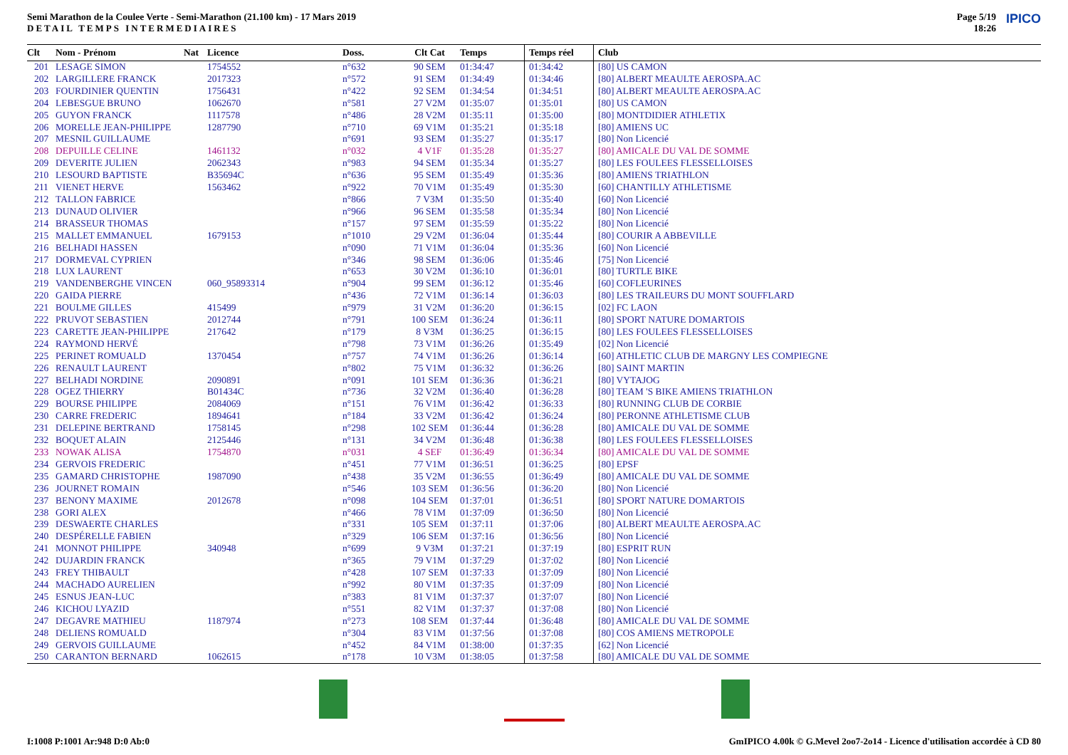Semi Marathon de la Coulee Verte - Semi-Marathon (21.100 km) - 17 Mars 2019
DETAIL TEMPS INTERMEDIAIRES
Page 5/19
18:26
IPICO
| Clt | Nom - Prénom | Nat | Licence | Doss. | Clt Cat | Temps | Temps réel | Club |
| --- | --- | --- | --- | --- | --- | --- | --- | --- |
| 201 | LESAGE SIMON | | 1754552 | n°632 | 90 SEM | 01:34:47 | 01:34:42 | [80] US CAMON |
| 202 | LARGILLERE FRANCK | | 2017323 | n°572 | 91 SEM | 01:34:49 | 01:34:46 | [80] ALBERT MEAULTE AEROSPA.AC |
| 203 | FOURDINIER QUENTIN | | 1756431 | n°422 | 92 SEM | 01:34:54 | 01:34:51 | [80] ALBERT MEAULTE AEROSPA.AC |
| 204 | LEBESGUE BRUNO | | 1062670 | n°581 | 27 V2M | 01:35:07 | 01:35:01 | [80] US CAMON |
| 205 | GUYON FRANCK | | 1117578 | n°486 | 28 V2M | 01:35:11 | 01:35:00 | [80] MONTDIDIER ATHLETIX |
| 206 | MORELLE JEAN-PHILIPPE | | 1287790 | n°710 | 69 V1M | 01:35:21 | 01:35:18 | [80] AMIENS UC |
| 207 | MESNIL GUILLAUME | | | n°691 | 93 SEM | 01:35:27 | 01:35:17 | [80] Non Licencié |
| 208 | DEPUILLE CELINE | | 1461132 | n°032 | 4 V1F | 01:35:28 | 01:35:27 | [80] AMICALE DU VAL DE SOMME |
| 209 | DEVERITE JULIEN | | 2062343 | n°983 | 94 SEM | 01:35:34 | 01:35:27 | [80] LES FOULEES FLESSELLOISES |
| 210 | LESOURD BAPTISTE | | B35694C | n°636 | 95 SEM | 01:35:49 | 01:35:36 | [80] AMIENS TRIATHLON |
| 211 | VIENET HERVE | | 1563462 | n°922 | 70 V1M | 01:35:49 | 01:35:30 | [60] CHANTILLY ATHLETISME |
| 212 | TALLON FABRICE | | | n°866 | 7 V3M | 01:35:50 | 01:35:40 | [60] Non Licencié |
| 213 | DUNAUD OLIVIER | | | n°966 | 96 SEM | 01:35:58 | 01:35:34 | [80] Non Licencié |
| 214 | BRASSEUR THOMAS | | | n°157 | 97 SEM | 01:35:59 | 01:35:22 | [80] Non Licencié |
| 215 | MALLET EMMANUEL | | 1679153 | n°1010 | 29 V2M | 01:36:04 | 01:35:44 | [80] COURIR A ABBEVILLE |
| 216 | BELHADI HASSEN | | | n°090 | 71 V1M | 01:36:04 | 01:35:36 | [60] Non Licencié |
| 217 | DORMEVAL CYPRIEN | | | n°346 | 98 SEM | 01:36:06 | 01:35:46 | [75] Non Licencié |
| 218 | LUX LAURENT | | | n°653 | 30 V2M | 01:36:10 | 01:36:01 | [80] TURTLE BIKE |
| 219 | VANDENBERGHE VINCEN | | 060_95893314 | n°904 | 99 SEM | 01:36:12 | 01:35:46 | [60] COFLEURINES |
| 220 | GAIDA PIERRE | | | n°436 | 72 V1M | 01:36:14 | 01:36:03 | [80] LES TRAILEURS DU MONT SOUFFLARD |
| 221 | BOULME GILLES | | 415499 | n°979 | 31 V2M | 01:36:20 | 01:36:15 | [02] FC LAON |
| 222 | PRUVOT SEBASTIEN | | 2012744 | n°791 | 100 SEM | 01:36:24 | 01:36:11 | [80] SPORT NATURE DOMARTOIS |
| 223 | CARETTE JEAN-PHILIPPE | | 217642 | n°179 | 8 V3M | 01:36:25 | 01:36:15 | [80] LES FOULEES FLESSELLOISES |
| 224 | RAYMOND HERVÉ | | | n°798 | 73 V1M | 01:36:26 | 01:35:49 | [02] Non Licencié |
| 225 | PERINET ROMUALD | | 1370454 | n°757 | 74 V1M | 01:36:26 | 01:36:14 | [60] ATHLETIC CLUB DE MARGNY LES COMPIEGNE |
| 226 | RENAULT LAURENT | | | n°802 | 75 V1M | 01:36:32 | 01:36:26 | [80] SAINT MARTIN |
| 227 | BELHADI NORDINE | | 2090891 | n°091 | 101 SEM | 01:36:36 | 01:36:21 | [80] VYTAJOG |
| 228 | OGEZ THIERRY | | B01434C | n°736 | 32 V2M | 01:36:40 | 01:36:28 | [80] TEAM 'S BIKE AMIENS TRIATHLON |
| 229 | BOURSE PHILIPPE | | 2084069 | n°151 | 76 V1M | 01:36:42 | 01:36:33 | [80] RUNNING CLUB DE CORBIE |
| 230 | CARRE FREDERIC | | 1894641 | n°184 | 33 V2M | 01:36:42 | 01:36:24 | [80] PERONNE ATHLETISME CLUB |
| 231 | DELEPINE BERTRAND | | 1758145 | n°298 | 102 SEM | 01:36:44 | 01:36:28 | [80] AMICALE DU VAL DE SOMME |
| 232 | BOQUET ALAIN | | 2125446 | n°131 | 34 V2M | 01:36:48 | 01:36:38 | [80] LES FOULEES FLESSELLOISES |
| 233 | NOWAK ALISA | | 1754870 | n°031 | 4 SEF | 01:36:49 | 01:36:34 | [80] AMICALE DU VAL DE SOMME |
| 234 | GERVOIS FREDERIC | | | n°451 | 77 V1M | 01:36:51 | 01:36:25 | [80] EPSF |
| 235 | GAMARD CHRISTOPHE | | 1987090 | n°438 | 35 V2M | 01:36:55 | 01:36:49 | [80] AMICALE DU VAL DE SOMME |
| 236 | JOURNET ROMAIN | | | n°546 | 103 SEM | 01:36:56 | 01:36:20 | [80] Non Licencié |
| 237 | BENONY MAXIME | | 2012678 | n°098 | 104 SEM | 01:37:01 | 01:36:51 | [80] SPORT NATURE DOMARTOIS |
| 238 | GORI ALEX | | | n°466 | 78 V1M | 01:37:09 | 01:36:50 | [80] Non Licencié |
| 239 | DESWAERTE CHARLES | | | n°331 | 105 SEM | 01:37:11 | 01:37:06 | [80] ALBERT MEAULTE AEROSPA.AC |
| 240 | DESPÉRELLE FABIEN | | | n°329 | 106 SEM | 01:37:16 | 01:36:56 | [80] Non Licencié |
| 241 | MONNOT PHILIPPE | | 340948 | n°699 | 9 V3M | 01:37:21 | 01:37:19 | [80] ESPRIT RUN |
| 242 | DUJARDIN FRANCK | | | n°365 | 79 V1M | 01:37:29 | 01:37:02 | [80] Non Licencié |
| 243 | FREY THIBAULT | | | n°428 | 107 SEM | 01:37:33 | 01:37:09 | [80] Non Licencié |
| 244 | MACHADO AURELIEN | | | n°992 | 80 V1M | 01:37:35 | 01:37:09 | [80] Non Licencié |
| 245 | ESNUS JEAN-LUC | | | n°383 | 81 V1M | 01:37:37 | 01:37:07 | [80] Non Licencié |
| 246 | KICHOU LYAZID | | | n°551 | 82 V1M | 01:37:37 | 01:37:08 | [80] Non Licencié |
| 247 | DEGAVRE MATHIEU | | 1187974 | n°273 | 108 SEM | 01:37:44 | 01:36:48 | [80] AMICALE DU VAL DE SOMME |
| 248 | DELIENS ROMUALD | | | n°304 | 83 V1M | 01:37:56 | 01:37:08 | [80] COS AMIENS METROPOLE |
| 249 | GERVOIS GUILLAUME | | | n°452 | 84 V1M | 01:38:00 | 01:37:35 | [62] Non Licencié |
| 250 | CARANTON BERNARD | | 1062615 | n°178 | 10 V3M | 01:38:05 | 01:37:58 | [80] AMICALE DU VAL DE SOMME |
I:1008 P:1001 Ar:948 D:0 Ab:0 GmIPICO 4.00k © G.Mevel 2oo7-2o14 - Licence d'utilisation accordée à CD 80